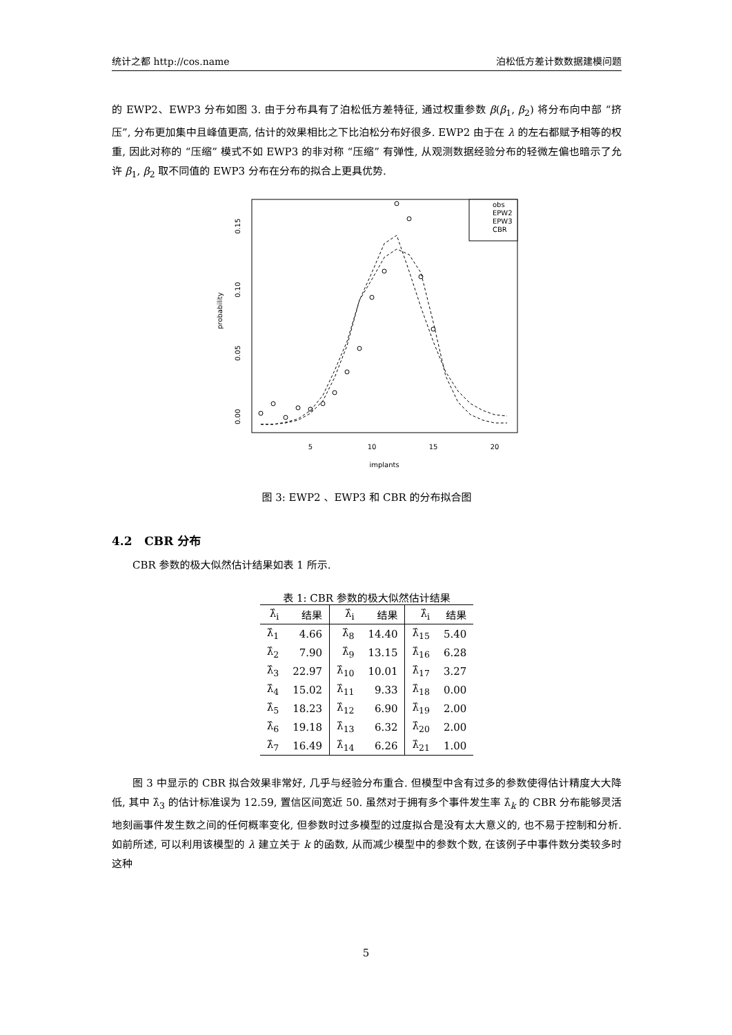统计之都 http://cos.name 泊松低方差计数数据建模问题
的 EWP2、EWP3 分布如图 3. 由于分布具有了泊松低方差特征, 通过权重参数 β(β<sub>1</sub>, β<sub>2</sub>) 将分布向中部 “挤压”, 分布更加集中且峰值更高, 估计的效果相比之下比泊松分布好很多. EWP2 由于在 λ 的左右都赋予相等的权重, 因此对称的 “压缩” 模式不如 EWP3 的非对称 “压缩” 有弹性, 从观测数据经验分布的轻微左偏也暗示了允许 β<sub>1</sub>, β<sub>2</sub> 取不同值的 EWP3 分布在分布的拟合上更具优势.
5
10
15
20
implants
0.00
0.05
0.10
0.15
probability
obs
EPW2
EPW3
CBR
图 3: EWP2 、EWP3 和 CBR 的分布拟合图
4.2 CBR 分布
CBR 参数的极大似然估计结果如表 1 所示.
表 1: CBR 参数的极大似然估计结果
| λ̂<sub>i</sub> | 结果 | λ̂<sub>i</sub> | 结果 | λ̂<sub>i</sub> | 结果 |
| --- | --- | --- | --- | --- | --- |
| λ̂<sub>1</sub> | 4.66 | λ̂<sub>8</sub> | 14.40 | λ̂<sub>15</sub> | 5.40 |
| λ̂<sub>2</sub> | 7.90 | λ̂<sub>9</sub> | 13.15 | λ̂<sub>16</sub> | 6.28 |
| λ̂<sub>3</sub> | 22.97 | λ̂<sub>10</sub> | 10.01 | λ̂<sub>17</sub> | 3.27 |
| λ̂<sub>4</sub> | 15.02 | λ̂<sub>11</sub> | 9.33 | λ̂<sub>18</sub> | 0.00 |
| λ̂<sub>5</sub> | 18.23 | λ̂<sub>12</sub> | 6.90 | λ̂<sub>19</sub> | 2.00 |
| λ̂<sub>6</sub> | 19.18 | λ̂<sub>13</sub> | 6.32 | λ̂<sub>20</sub> | 2.00 |
| λ̂<sub>7</sub> | 16.49 | λ̂<sub>14</sub> | 6.26 | λ̂<sub>21</sub> | 1.00 |
图 3 中显示的 CBR 拟合效果非常好, 几乎与经验分布重合. 但模型中含有过多的参数使得估计精度大大降低, 其中 λ̂<sub>3</sub> 的估计标准误为 12.59, 置信区间宽近 50. 虽然对于拥有多个事件发生率 λ̂<sub>k</sub> 的 CBR 分布能够灵活地刻画事件发生数之间的任何概率变化, 但参数时过多模型的过度拟合是没有太大意义的, 也不易于控制和分析. 如前所述, 可以利用该模型的 λ 建立关于 k 的函数, 从而减少模型中的参数个数, 在该例子中事件数分类较多时这种
5